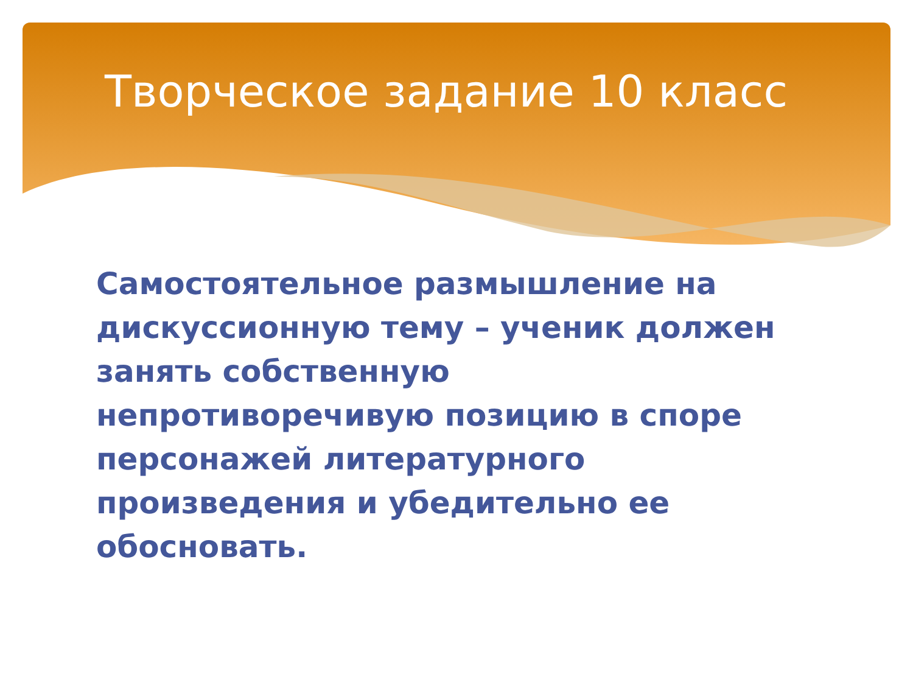Творческое задание 10 класс
Самостоятельное размышление на дискуссионную тему – ученик должен занять собственную непротиворечивую позицию в споре персонажей литературного произведения и убедительно ее обосновать.